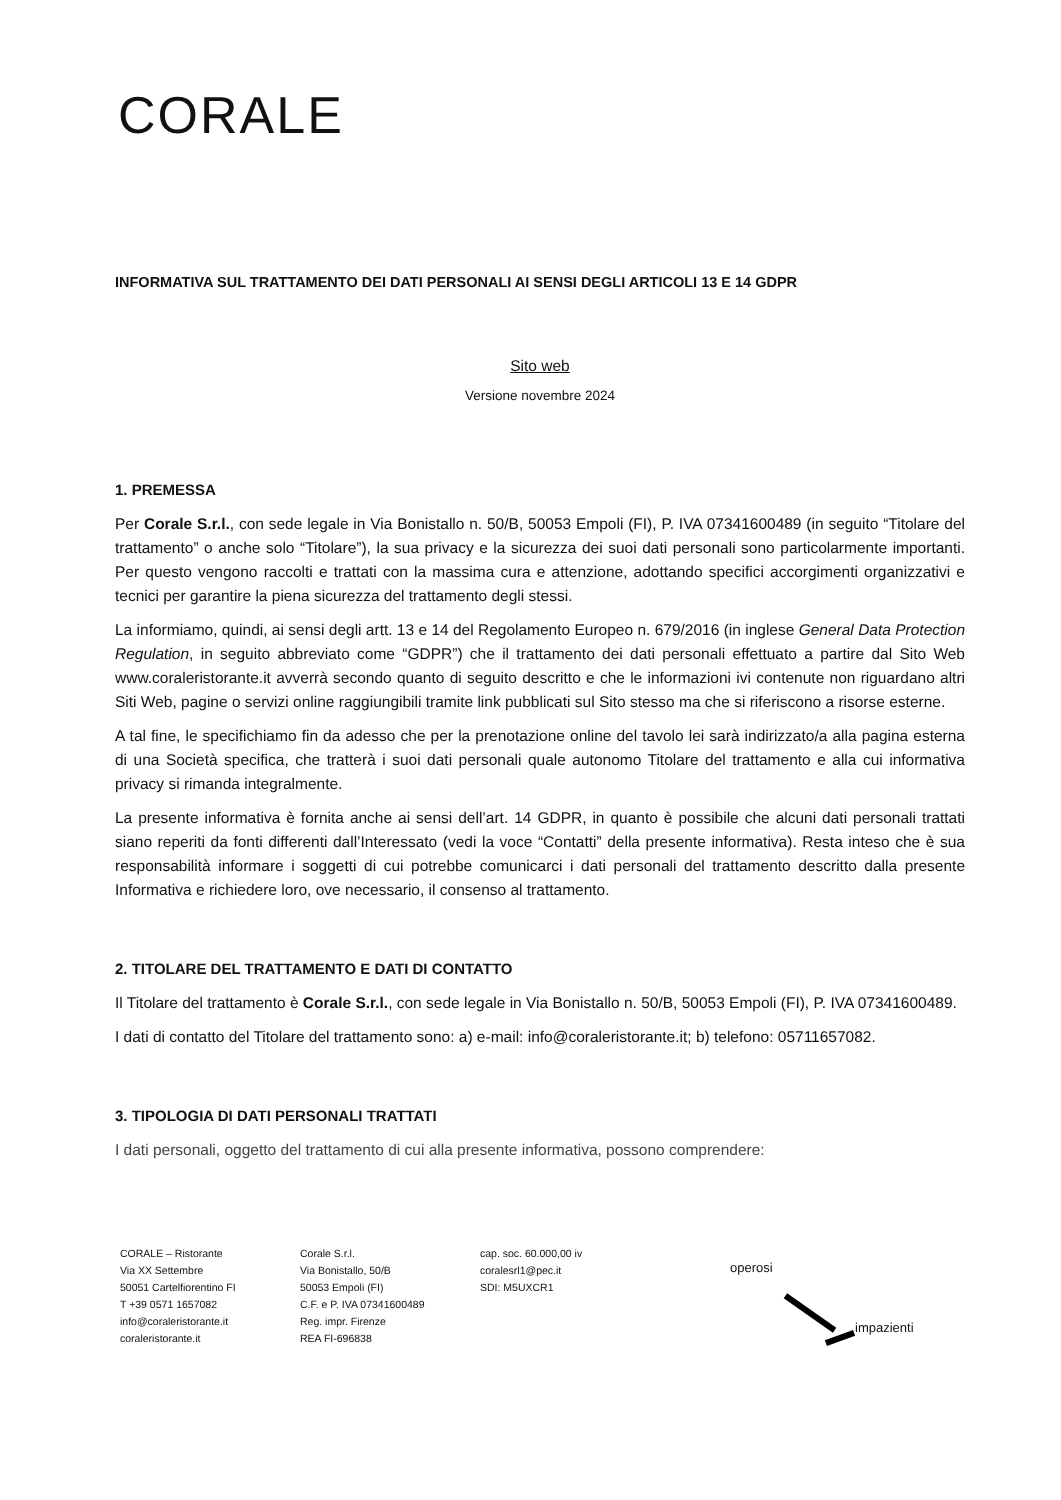CORALE
INFORMATIVA SUL TRATTAMENTO DEI DATI PERSONALI AI SENSI DEGLI ARTICOLI 13 E 14 GDPR
Sito web
Versione novembre 2024
1. PREMESSA
Per Corale S.r.l., con sede legale in Via Bonistallo n. 50/B, 50053 Empoli (FI), P. IVA 07341600489 (in seguito “Titolare del trattamento” o anche solo “Titolare”), la sua privacy e la sicurezza dei suoi dati personali sono particolarmente importanti. Per questo vengono raccolti e trattati con la massima cura e attenzione, adottando specifici accorgimenti organizzativi e tecnici per garantire la piena sicurezza del trattamento degli stessi.
La informiamo, quindi, ai sensi degli artt. 13 e 14 del Regolamento Europeo n. 679/2016 (in inglese General Data Protection Regulation, in seguito abbreviato come “GDPR”) che il trattamento dei dati personali effettuato a partire dal Sito Web www.coraleristorante.it avverrà secondo quanto di seguito descritto e che le informazioni ivi contenute non riguardano altri Siti Web, pagine o servizi online raggiungibili tramite link pubblicati sul Sito stesso ma che si riferiscono a risorse esterne.
A tal fine, le specifichiamo fin da adesso che per la prenotazione online del tavolo lei sarà indirizzato/a alla pagina esterna di una Società specifica, che tratterà i suoi dati personali quale autonomo Titolare del trattamento e alla cui informativa privacy si rimanda integralmente.
La presente informativa è fornita anche ai sensi dell’art. 14 GDPR, in quanto è possibile che alcuni dati personali trattati siano reperiti da fonti differenti dall’Interessato (vedi la voce “Contatti” della presente informativa). Resta inteso che è sua responsabilità informare i soggetti di cui potrebbe comunicarci i dati personali del trattamento descritto dalla presente Informativa e richiedere loro, ove necessario, il consenso al trattamento.
2. TITOLARE DEL TRATTAMENTO E DATI DI CONTATTO
Il Titolare del trattamento è Corale S.r.l., con sede legale in Via Bonistallo n. 50/B, 50053 Empoli (FI), P. IVA 07341600489.
I dati di contatto del Titolare del trattamento sono: a) e-mail: info@coraleristorante.it; b) telefono: 05711657082.
3. TIPOLOGIA DI DATI PERSONALI TRATTATI
I dati personali, oggetto del trattamento di cui alla presente informativa, possono comprendere:
CORALE – Ristorante
Via XX Settembre
50051 Cartelfiorentino FI
T +39 0571 1657082
info@coraleristorante.it
coraleristorante.it
Corale S.r.l.
Via Bonistallo, 50/B
50053 Empoli (FI)
C.F. e P. IVA 07341600489
Reg. impr. Firenze
REA FI-696838
cap. soc. 60.000,00 iv
coralesrl1@pec.it
SDI: M5UXCR1
operosi
impazienti